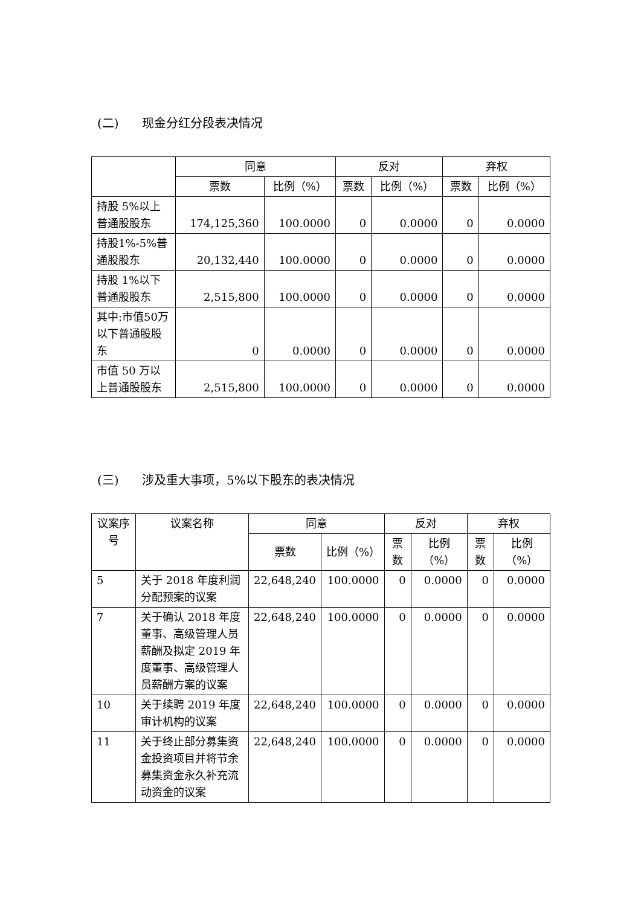(二) 现金分红分段表决情况
| | 同意 | | 反对 | | 弃权 | |
| --- | --- | --- | --- | --- | --- | --- |
| | 票数 | 比例（%） | 票数 | 比例（%） | 票数 | 比例（%） |
| 持股 5%以上普通股股东 | 174,125,360 | 100.0000 | 0 | 0.0000 | 0 | 0.0000 |
| 持股1%-5%普通股股东 | 20,132,440 | 100.0000 | 0 | 0.0000 | 0 | 0.0000 |
| 持股 1%以下普通股股东 | 2,515,800 | 100.0000 | 0 | 0.0000 | 0 | 0.0000 |
| 其中:市值50万以下普通股股东 | 0 | 0.0000 | 0 | 0.0000 | 0 | 0.0000 |
| 市值 50 万以上普通股股东 | 2,515,800 | 100.0000 | 0 | 0.0000 | 0 | 0.0000 |
(三) 涉及重大事项，5%以下股东的表决情况
| 议案序号 | 议案名称 | 同意 | | 反对 | | 弃权 | |
| --- | --- | --- | --- | --- | --- | --- | --- |
| | | 票数 | 比例（%） | 票数 | 比例（%） | 票数 | 比例（%） |
| 5 | 关于 2018 年度利润分配预案的议案 | 22,648,240 | 100.0000 | 0 | 0.0000 | 0 | 0.0000 |
| 7 | 关于确认 2018 年度董事、高级管理人员薪酬及拟定 2019 年度董事、高级管理人员薪酬方案的议案 | 22,648,240 | 100.0000 | 0 | 0.0000 | 0 | 0.0000 |
| 10 | 关于续聘 2019 年度审计机构的议案 | 22,648,240 | 100.0000 | 0 | 0.0000 | 0 | 0.0000 |
| 11 | 关于终止部分募集资金投资项目并将节余募集资金永久补充流动资金的议案 | 22,648,240 | 100.0000 | 0 | 0.0000 | 0 | 0.0000 |